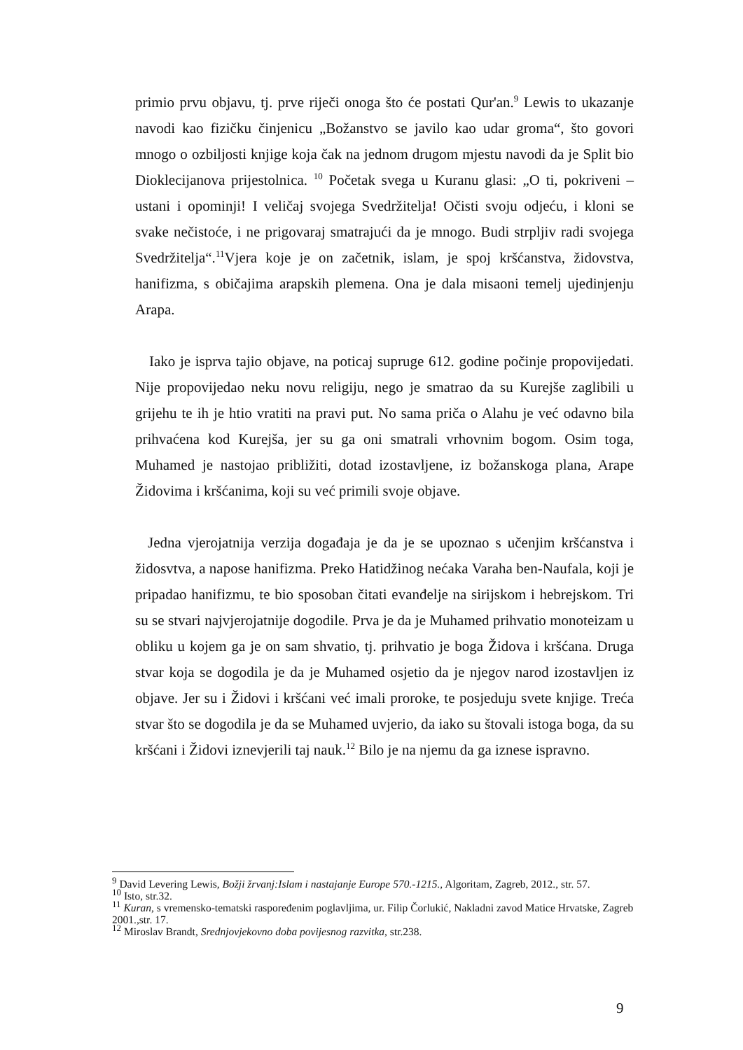primio prvu objavu, tj. prve riječi onoga što će postati Qur'an.<sup>9</sup> Lewis to ukazanje navodi kao fizičku činjenicu „Božanstvo se javilo kao udar groma“, što govori mnogo o ozbiljosti knjige koja čak na jednom drugom mjestu navodi da je Split bio Dioklecijanova prijestolnica. <sup>10</sup> Početak svega u Kuranu glasi: „O ti, pokriveni – ustani i opominji! I veličaj svojega Svedržitelja! Očisti svoju odjeću, i kloni se svake nečistoće, i ne prigovaraj smatrajući da je mnogo. Budi strpljiv radi svojega Svedržitelja“.<sup>11</sup>Vjera koje je on začetnik, islam, je spoj kršćanstva, židovstva, hanifizma, s običajima arapskih plemena. Ona je dala misaoni temelj ujedinjenju Arapa.
Iako je isprva tajio objave, na poticaj supruge 612. godine počinje propovijedati. Nije propovijedao neku novu religiju, nego je smatrao da su Kurejše zaglibili u grijehu te ih je htio vratiti na pravi put. No sama priča o Alahu je već odavno bila prihvaćena kod Kurejša, jer su ga oni smatrali vrhovnim bogom. Osim toga, Muhamed je nastojao približiti, dotad izostavljene, iz božanskoga plana, Arape Židovima i kršćanima, koji su već primili svoje objave.
Jedna vjerojatnija verzija događaja je da je se upoznao s učenjim kršćanstva i židosvtva, a napose hanifizma. Preko Hatidžinog nećaka Varaha ben-Naufala, koji je pripadao hanifizmu, te bio sposoban čitati evanđelje na sirijskom i hebrejskom. Tri su se stvari najvjerojatnije dogodile. Prva je da je Muhamed prihvatio monoteizam u obliku u kojem ga je on sam shvatio, tj. prihvatio je boga Židova i kršćana. Druga stvar koja se dogodila je da je Muhamed osjetio da je njegov narod izostavljen iz objave. Jer su i Židovi i kršćani već imali proroke, te posjeduju svete knjige. Treća stvar što se dogodila je da se Muhamed uvjerio, da iako su štovali istoga boga, da su kršćani i Židovi iznevjerili taj nauk.<sup>12</sup> Bilo je na njemu da ga iznese ispravno.
<sup>9</sup> David Levering Lewis, Božji žrvanj:Islam i nastajanje Europe 570.-1215., Algoritam, Zagreb, 2012., str. 57.
<sup>10</sup> Isto, str.32.
<sup>11</sup> Kuran, s vremensko-tematski raspoređenim poglavljima, ur. Filip Čorlukić, Nakladni zavod Matice Hrvatske, Zagreb 2001.,str. 17.
<sup>12</sup> Miroslav Brandt, Srednjovjekovno doba povijesnog razvitka, str.238.
9